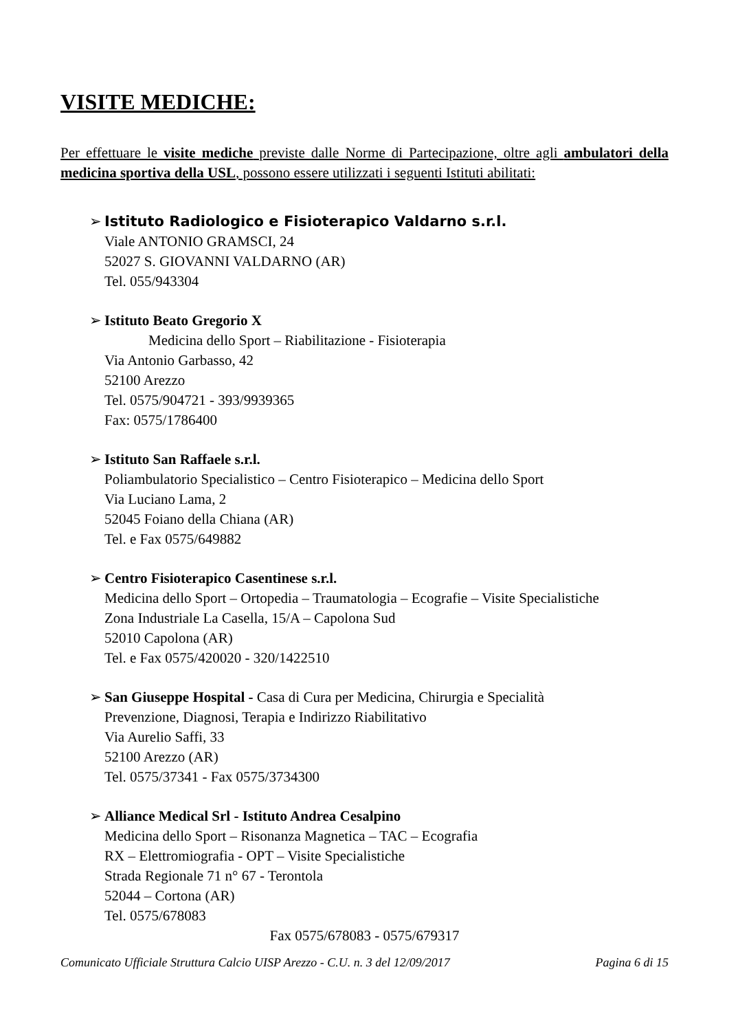VISITE MEDICHE:
Per effettuare le visite mediche previste dalle Norme di Partecipazione, oltre agli ambulatori della medicina sportiva della USL, possono essere utilizzati i seguenti Istituti abilitati:
➢ Istituto Radiologico e Fisioterapico Valdarno s.r.l.
Viale ANTONIO GRAMSCI, 24
52027 S. GIOVANNI VALDARNO (AR)
Tel. 055/943304
➢ Istituto Beato Gregorio X
Medicina dello Sport – Riabilitazione - Fisioterapia
Via Antonio Garbasso, 42
52100 Arezzo
Tel. 0575/904721 - 393/9939365
Fax: 0575/1786400
➢ Istituto San Raffaele s.r.l.
Poliambulatorio Specialistico – Centro Fisioterapico – Medicina dello Sport
Via Luciano Lama, 2
52045 Foiano della Chiana (AR)
Tel. e Fax 0575/649882
➢ Centro Fisioterapico Casentinese s.r.l.
Medicina dello Sport – Ortopedia – Traumatologia – Ecografie – Visite Specialistiche
Zona Industriale La Casella, 15/A – Capolona Sud
52010 Capolona (AR)
Tel. e Fax 0575/420020 - 320/1422510
➢ San Giuseppe Hospital - Casa di Cura per Medicina, Chirurgia e Specialità
Prevenzione, Diagnosi, Terapia e Indirizzo Riabilitativo
Via Aurelio Saffi, 33
52100 Arezzo (AR)
Tel. 0575/37341 - Fax 0575/3734300
➢ Alliance Medical Srl - Istituto Andrea Cesalpino
Medicina dello Sport – Risonanza Magnetica – TAC – Ecografia
RX – Elettromiografia - OPT – Visite Specialistiche
Strada Regionale 71 n° 67 - Terontola
52044 – Cortona (AR)
Tel. 0575/678083
Fax 0575/678083 - 0575/679317
Comunicato Ufficiale Struttura Calcio UISP Arezzo - C.U. n. 3 del 12/09/2017 Pagina 6 di 15